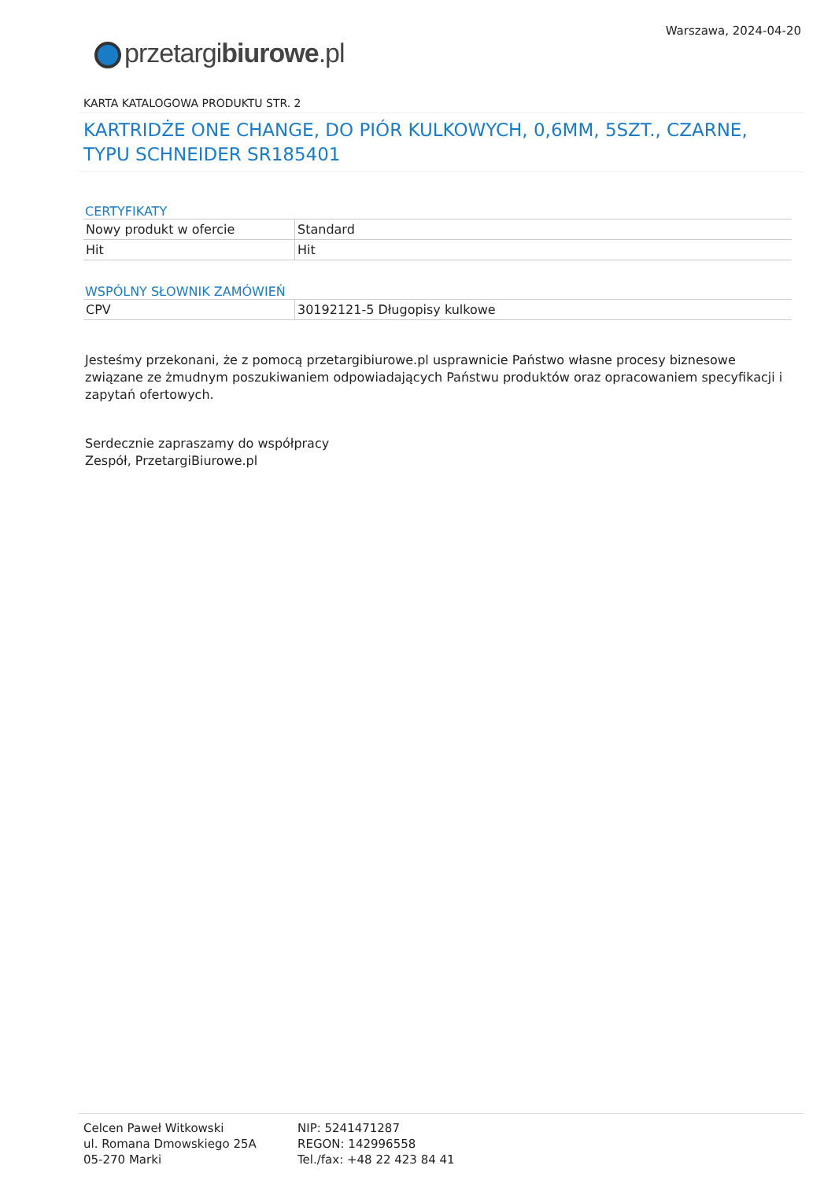przetargibiurowe.pl
Warszawa, 2024-04-20
KARTA KATALOGOWA PRODUKTU STR. 2
KARTRIDŻE ONE CHANGE, DO PIÓR KULKOWYCH, 0,6MM, 5SZT., CZARNE, TYPU SCHNEIDER SR185401
CERTYFIKATY
| Nowy produkt w ofercie | Standard |
| Hit | Hit |
WSPÓLNY SŁOWNIK ZAMÓWIEŃ
| CPV | 30192121-5 Długopisy kulkowe |
Jesteśmy przekonani, że z pomocą przetargibiurowe.pl usprawnicie Państwo własne procesy biznesowe związane ze żmudnym poszukiwaniem odpowiadających Państwu produktów oraz opracowaniem specyfikacji i zapytań ofertowych.
Serdecznie zapraszamy do współpracy
Zespół, PrzetargiBiurowe.pl
Celcen Paweł Witkowski
ul. Romana Dmowskiego 25A
05-270 Marki
NIP: 5241471287
REGON: 142996558
Tel./fax: +48 22 423 84 41